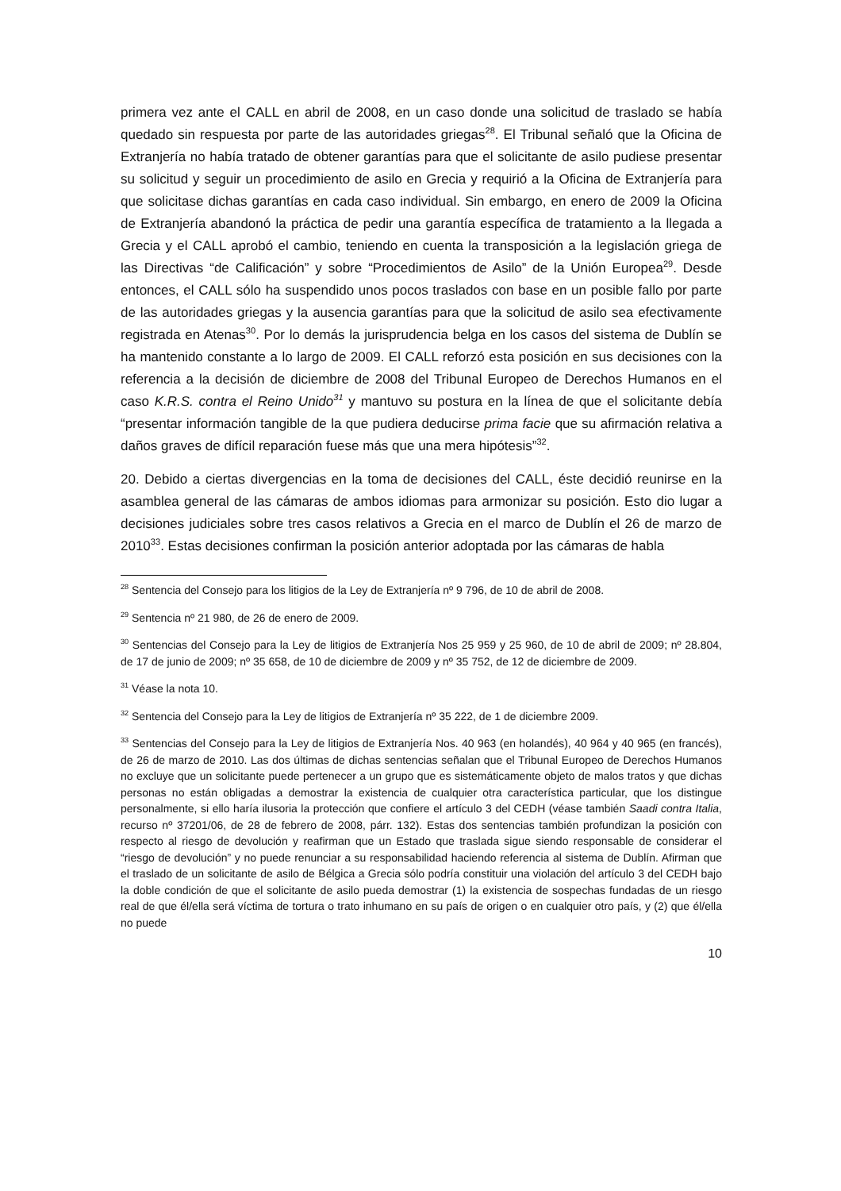primera vez ante el CALL en abril de 2008, en un caso donde una solicitud de traslado se había quedado sin respuesta por parte de las autoridades griegas<sup>28</sup>. El Tribunal señaló que la Oficina de Extranjería no había tratado de obtener garantías para que el solicitante de asilo pudiese presentar su solicitud y seguir un procedimiento de asilo en Grecia y requirió a la Oficina de Extranjería para que solicitase dichas garantías en cada caso individual. Sin embargo, en enero de 2009 la Oficina de Extranjería abandonó la práctica de pedir una garantía específica de tratamiento a la llegada a Grecia y el CALL aprobó el cambio, teniendo en cuenta la transposición a la legislación griega de las Directivas “de Calificación” y sobre “Procedimientos de Asilo” de la Unión Europea<sup>29</sup>. Desde entonces, el CALL sólo ha suspendido unos pocos traslados con base en un posible fallo por parte de las autoridades griegas y la ausencia garantías para que la solicitud de asilo sea efectivamente registrada en Atenas<sup>30</sup>. Por lo demás la jurisprudencia belga en los casos del sistema de Dublín se ha mantenido constante a lo largo de 2009. El CALL reforzó esta posición en sus decisiones con la referencia a la decisión de diciembre de 2008 del Tribunal Europeo de Derechos Humanos en el caso K.R.S. contra el Reino Unido<sup>31</sup> y mantuvo su postura en la línea de que el solicitante debía “presentar información tangible de la que pudiera deducirse prima facie que su afirmación relativa a daños graves de difícil reparación fuese más que una mera hipótesis”<sup>32</sup>.
20. Debido a ciertas divergencias en la toma de decisiones del CALL, éste decidió reunirse en la asamblea general de las cámaras de ambos idiomas para armonizar su posición. Esto dio lugar a decisiones judiciales sobre tres casos relativos a Grecia en el marco de Dublín el 26 de marzo de 2010<sup>33</sup>. Estas decisiones confirman la posición anterior adoptada por las cámaras de habla
<sup>28</sup> Sentencia del Consejo para los litigios de la Ley de Extranjería nº 9 796, de 10 de abril de 2008.
<sup>29</sup> Sentencia nº 21 980, de 26 de enero de 2009.
<sup>30</sup> Sentencias del Consejo para la Ley de litigios de Extranjería Nos 25 959 y 25 960, de 10 de abril de 2009; nº 28.804, de 17 de junio de 2009; nº 35 658, de 10 de diciembre de 2009 y nº 35 752, de 12 de diciembre de 2009.
<sup>31</sup> Véase la nota 10.
<sup>32</sup> Sentencia del Consejo para la Ley de litigios de Extranjería nº 35 222, de 1 de diciembre 2009.
<sup>33</sup> Sentencias del Consejo para la Ley de litigios de Extranjería Nos. 40 963 (en holandés), 40 964 y 40 965 (en francés), de 26 de marzo de 2010. Las dos últimas de dichas sentencias señalan que el Tribunal Europeo de Derechos Humanos no excluye que un solicitante puede pertenecer a un grupo que es sistemáticamente objeto de malos tratos y que dichas personas no están obligadas a demostrar la existencia de cualquier otra característica particular, que los distingue personalmente, si ello haría ilusoria la protección que confiere el artículo 3 del CEDH (véase también Saadi contra Italia, recurso nº 37201/06, de 28 de febrero de 2008, párr. 132). Estas dos sentencias también profundizan la posición con respecto al riesgo de devolución y reafirman que un Estado que traslada sigue siendo responsable de considerar el “riesgo de devolución” y no puede renunciar a su responsabilidad haciendo referencia al sistema de Dublín. Afirman que el traslado de un solicitante de asilo de Bélgica a Grecia sólo podría constituir una violación del artículo 3 del CEDH bajo la doble condición de que el solicitante de asilo pueda demostrar (1) la existencia de sospechas fundadas de un riesgo real de que él/ella será víctima de tortura o trato inhumano en su país de origen o en cualquier otro país, y (2) que él/ella no puede
10